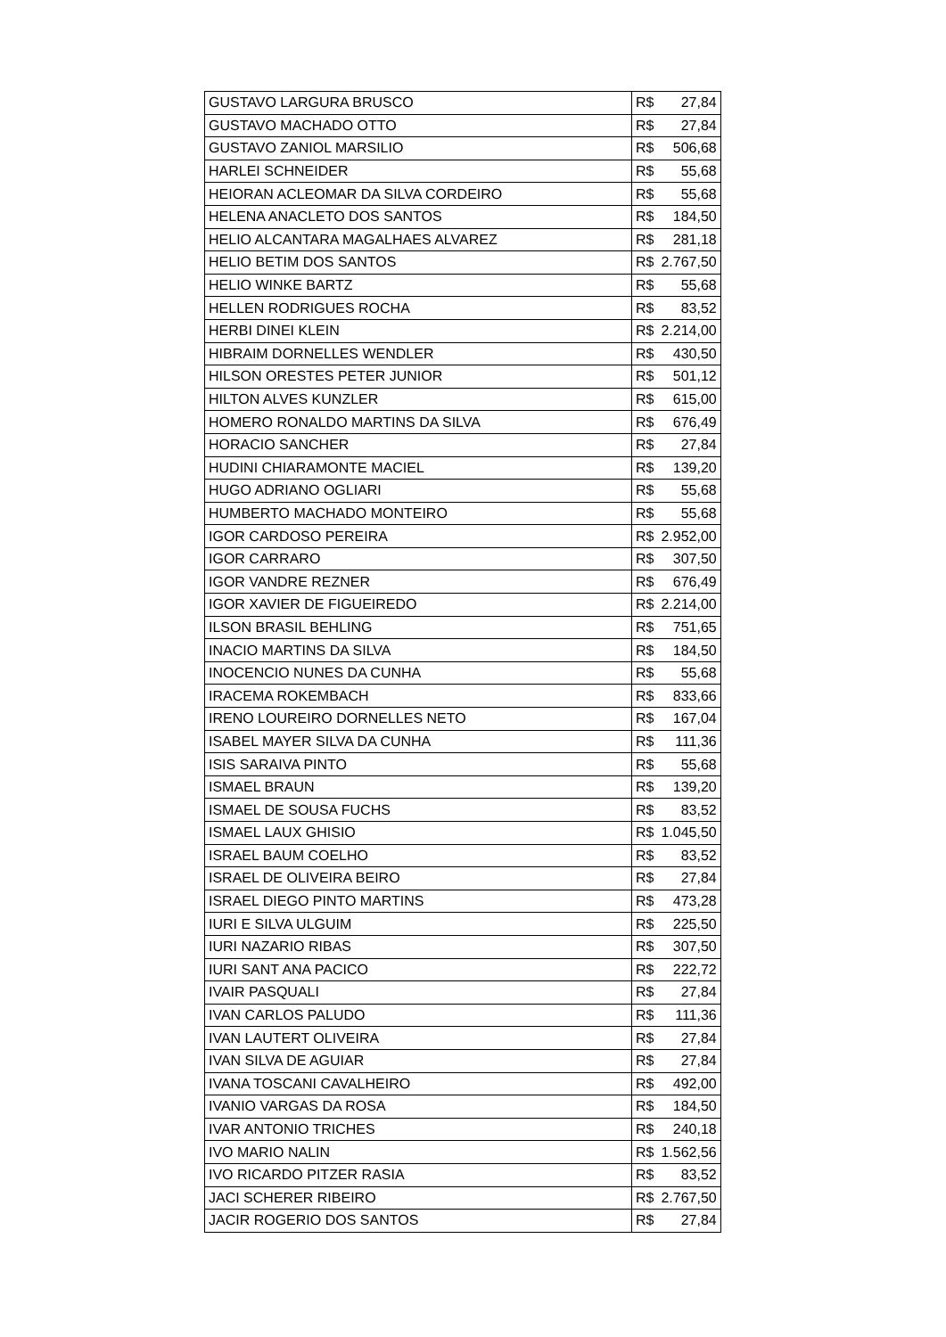| GUSTAVO LARGURA BRUSCO | R$ | 27,84 |
| GUSTAVO MACHADO OTTO | R$ | 27,84 |
| GUSTAVO ZANIOL MARSILIO | R$ | 506,68 |
| HARLEI SCHNEIDER | R$ | 55,68 |
| HEIORAN ACLEOMAR DA SILVA CORDEIRO | R$ | 55,68 |
| HELENA ANACLETO DOS SANTOS | R$ | 184,50 |
| HELIO ALCANTARA MAGALHAES ALVAREZ | R$ | 281,18 |
| HELIO BETIM DOS SANTOS | R$ | 2.767,50 |
| HELIO WINKE BARTZ | R$ | 55,68 |
| HELLEN RODRIGUES ROCHA | R$ | 83,52 |
| HERBI DINEI KLEIN | R$ | 2.214,00 |
| HIBRAIM DORNELLES WENDLER | R$ | 430,50 |
| HILSON ORESTES PETER JUNIOR | R$ | 501,12 |
| HILTON ALVES KUNZLER | R$ | 615,00 |
| HOMERO RONALDO MARTINS DA SILVA | R$ | 676,49 |
| HORACIO SANCHER | R$ | 27,84 |
| HUDINI CHIARAMONTE MACIEL | R$ | 139,20 |
| HUGO ADRIANO OGLIARI | R$ | 55,68 |
| HUMBERTO MACHADO MONTEIRO | R$ | 55,68 |
| IGOR CARDOSO PEREIRA | R$ | 2.952,00 |
| IGOR CARRARO | R$ | 307,50 |
| IGOR VANDRE REZNER | R$ | 676,49 |
| IGOR XAVIER DE FIGUEIREDO | R$ | 2.214,00 |
| ILSON BRASIL BEHLING | R$ | 751,65 |
| INACIO MARTINS DA SILVA | R$ | 184,50 |
| INOCENCIO NUNES DA CUNHA | R$ | 55,68 |
| IRACEMA ROKEMBACH | R$ | 833,66 |
| IRENO LOUREIRO DORNELLES NETO | R$ | 167,04 |
| ISABEL MAYER SILVA DA CUNHA | R$ | 111,36 |
| ISIS SARAIVA PINTO | R$ | 55,68 |
| ISMAEL BRAUN | R$ | 139,20 |
| ISMAEL DE SOUSA FUCHS | R$ | 83,52 |
| ISMAEL LAUX GHISIO | R$ | 1.045,50 |
| ISRAEL BAUM COELHO | R$ | 83,52 |
| ISRAEL DE OLIVEIRA BEIRO | R$ | 27,84 |
| ISRAEL DIEGO PINTO MARTINS | R$ | 473,28 |
| IURI E SILVA ULGUIM | R$ | 225,50 |
| IURI NAZARIO RIBAS | R$ | 307,50 |
| IURI SANT ANA PACICO | R$ | 222,72 |
| IVAIR PASQUALI | R$ | 27,84 |
| IVAN CARLOS PALUDO | R$ | 111,36 |
| IVAN LAUTERT OLIVEIRA | R$ | 27,84 |
| IVAN SILVA DE AGUIAR | R$ | 27,84 |
| IVANA TOSCANI CAVALHEIRO | R$ | 492,00 |
| IVANIO VARGAS DA ROSA | R$ | 184,50 |
| IVAR ANTONIO TRICHES | R$ | 240,18 |
| IVO MARIO NALIN | R$ | 1.562,56 |
| IVO RICARDO PITZER RASIA | R$ | 83,52 |
| JACI SCHERER RIBEIRO | R$ | 2.767,50 |
| JACIR ROGERIO DOS SANTOS | R$ | 27,84 |